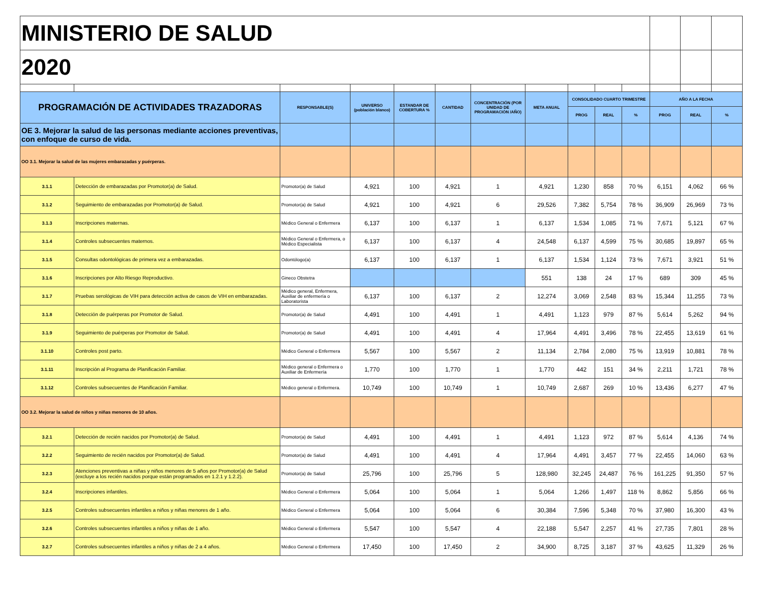| MINISTERIO DE SALUD | | | | | | | | | | | | | |
| 2020 | | | | | | | | | | | | | |
| PROGRAMACIÓN DE ACTIVIDADES TRAZADORAS | | RESPONSABLE(S) | UNIVERSO (población blanco) | ESTANDAR DE COBERTURA % | CANTIDAD | CONCENTRACIÓN (POR UNIDAD DE PROGRAMACIÓN /AÑO) | META ANUAL | CONSOLIDADO CUARTO TRIMESTRE | | | AÑO A LA FECHA | | |
| | | | | | | | | PROG | REAL | % | PROG | REAL | % |
| OE 3. Mejorar la salud de las personas mediante acciones preventivas, con enfoque de curso de vida. | | | | | | | | | | | | | |
| OO 3.1. Mejorar la salud de las mujeres embarazadas y puérperas. | | | | | | | | | | | | | |
| 3.1.1 | Detección de embarazadas por Promotor(a) de Salud. | Promotor(a) de Salud | 4,921 | 100 | 4,921 | 1 | 4,921 | 1,230 | 858 | 70 % | 6,151 | 4,062 | 66 % |
| 3.1.2 | Seguimiento de embarazadas por Promotor(a) de Salud. | Promotor(a) de Salud | 4,921 | 100 | 4,921 | 6 | 29,526 | 7,382 | 5,754 | 78 % | 36,909 | 26,969 | 73 % |
| 3.1.3 | Inscripciones maternas. | Médico General o Enfermera | 6,137 | 100 | 6,137 | 1 | 6,137 | 1,534 | 1,085 | 71 % | 7,671 | 5,121 | 67 % |
| 3.1.4 | Controles subsecuentes maternos. | Médico General o Enfermera, o Médico Especialista | 6,137 | 100 | 6,137 | 4 | 24,548 | 6,137 | 4,599 | 75 % | 30,685 | 19,897 | 65 % |
| 3.1.5 | Consultas odontológicas de primera vez a embarazadas. | Odontólogo(a) | 6,137 | 100 | 6,137 | 1 | 6,137 | 1,534 | 1,124 | 73 % | 7,671 | 3,921 | 51 % |
| 3.1.6 | Inscripciones por Alto Riesgo Reproductivo. | Gineco Obstetra | | | | | 551 | 138 | 24 | 17 % | 689 | 309 | 45 % |
| 3.1.7 | Pruebas serológicas de VIH para detección activa de casos de VIH en embarazadas. | Médico general, Enfermera, Auxiliar de enfermería o Laboratorista | 6,137 | 100 | 6,137 | 2 | 12,274 | 3,069 | 2,548 | 83 % | 15,344 | 11,255 | 73 % |
| 3.1.8 | Detección de puérperas por Promotor de Salud. | Promotor(a) de Salud | 4,491 | 100 | 4,491 | 1 | 4,491 | 1,123 | 979 | 87 % | 5,614 | 5,262 | 94 % |
| 3.1.9 | Seguimiento de puérperas por Promotor de Salud. | Promotor(a) de Salud | 4,491 | 100 | 4,491 | 4 | 17,964 | 4,491 | 3,496 | 78 % | 22,455 | 13,619 | 61 % |
| 3.1.10 | Controles post parto. | Médico General o Enfermera | 5,567 | 100 | 5,567 | 2 | 11,134 | 2,784 | 2,080 | 75 % | 13,919 | 10,881 | 78 % |
| 3.1.11 | Inscripción al Programa de Planificación Familiar. | Médico general o Enfermera o Auxiliar de Enfermería | 1,770 | 100 | 1,770 | 1 | 1,770 | 442 | 151 | 34 % | 2,211 | 1,721 | 78 % |
| 3.1.12 | Controles subsecuentes de Planificación Familiar. | Médico general o Enfermera. | 10,749 | 100 | 10,749 | 1 | 10,749 | 2,687 | 269 | 10 % | 13,436 | 6,277 | 47 % |
| OO 3.2. Mejorar la salud de niños y niñas menores de 10 años. | | | | | | | | | | | | | |
| 3.2.1 | Detección de recién nacidos por Promotor(a) de Salud. | Promotor(a) de Salud | 4,491 | 100 | 4,491 | 1 | 4,491 | 1,123 | 972 | 87 % | 5,614 | 4,136 | 74 % |
| 3.2.2 | Seguimiento de recién nacidos por Promotor(a) de Salud. | Promotor(a) de Salud | 4,491 | 100 | 4,491 | 4 | 17,964 | 4,491 | 3,457 | 77 % | 22,455 | 14,060 | 63 % |
| 3.2.3 | Atenciones preventivas a niñas y niños menores de 5 años por Promotor(a) de Salud (excluye a los recién nacidos porque están programados en 1.2.1 y 1.2.2). | Promotor(a) de Salud | 25,796 | 100 | 25,796 | 5 | 128,980 | 32,245 | 24,487 | 76 % | 161,225 | 91,350 | 57 % |
| 3.2.4 | Inscripciones infantiles. | Médico General o Enfermera | 5,064 | 100 | 5,064 | 1 | 5,064 | 1,266 | 1,497 | 118 % | 8,862 | 5,856 | 66 % |
| 3.2.5 | Controles subsecuentes infantiles a niños y niñas menores de 1 año. | Médico General o Enfermera | 5,064 | 100 | 5,064 | 6 | 30,384 | 7,596 | 5,348 | 70 % | 37,980 | 16,300 | 43 % |
| 3.2.6 | Controles subsecuentes infantiles a niños y niñas de 1 año. | Médico General o Enfermera | 5,547 | 100 | 5,547 | 4 | 22,188 | 5,547 | 2,257 | 41 % | 27,735 | 7,801 | 28 % |
| 3.2.7 | Controles subsecuentes infantiles a niños y niñas de 2 a 4 años. | Médico General o Enfermera | 17,450 | 100 | 17,450 | 2 | 34,900 | 8,725 | 3,187 | 37 % | 43,625 | 11,329 | 26 % |